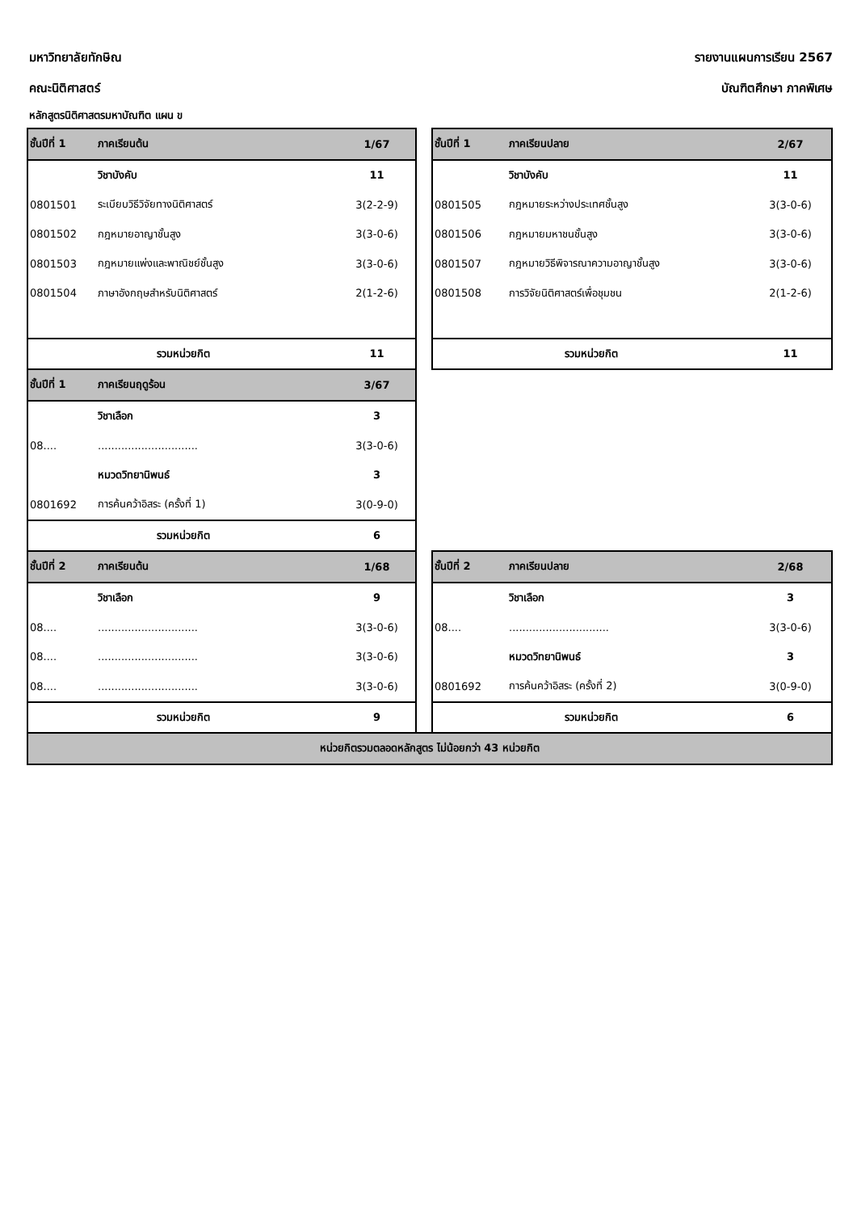มหาวิทยาลัยทักษิณ รายงานแผนการเรียน 2567
คณะนิติศาสตร์ บัณฑิตศึกษา ภาคพิเศษ
หลักสูตรนิติศาสตรมหาบัณฑิต แผน ข
| ชั้นปีที่ 1 | ภาคเรียนต้น | 1/67 | | ชั้นปีที่ 1 | ภาคเรียนปลาย | 2/67 |
| | วิชาบังคับ | 11 | | | วิชาบังคับ | 11 |
| 0801501 | ระเบียบวิธีวิจัยทางนิติศาสตร์ | 3(2-2-9) | | 0801505 | กฎหมายระหว่างประเทศชั้นสูง | 3(3-0-6) |
| 0801502 | กฎหมายอาญาชั้นสูง | 3(3-0-6) | | 0801506 | กฎหมายมหาชนชั้นสูง | 3(3-0-6) |
| 0801503 | กฎหมายแพ่งและพาณิชย์ชั้นสูง | 3(3-0-6) | | 0801507 | กฎหมายวิธีพิจารณาความอาญาชั้นสูง | 3(3-0-6) |
| 0801504 | ภาษาอังกฤษสำหรับนิติศาสตร์ | 2(1-2-6) | | 0801508 | การวิจัยนิติศาสตร์เพื่อชุมชน | 2(1-2-6) |
| รวมหน่วยกิต | | 11 | | รวมหน่วยกิต | | 11 |
| ชั้นปีที่ 1 | ภาคเรียนฤดูร้อน | 3/67 | | | | |
| | วิชาเลือก | 3 | | | | |
| 08.... | .............................. | 3(3-0-6) | | | | |
| | หมวดวิทยานิพนธ์ | 3 | | | | |
| 0801692 | การค้นคว้าอิสระ (ครั้งที่ 1) | 3(0-9-0) | | | | |
| รวมหน่วยกิต | | 6 | | | | |
| ชั้นปีที่ 2 | ภาคเรียนต้น | 1/68 | | ชั้นปีที่ 2 | ภาคเรียนปลาย | 2/68 |
| | วิชาเลือก | 9 | | | วิชาเลือก | 3 |
| 08.... | .............................. | 3(3-0-6) | | 08.... | .............................. | 3(3-0-6) |
| 08.... | .............................. | 3(3-0-6) | | | หมวดวิทยานิพนธ์ | 3 |
| 08.... | .............................. | 3(3-0-6) | | 0801692 | การค้นคว้าอิสระ (ครั้งที่ 2) | 3(0-9-0) |
| รวมหน่วยกิต | | 9 | | รวมหน่วยกิต | | 6 |
| หน่วยกิตรวมตลอดหลักสูตร ไม่น้อยกว่า 43 หน่วยกิต | | | | | | |